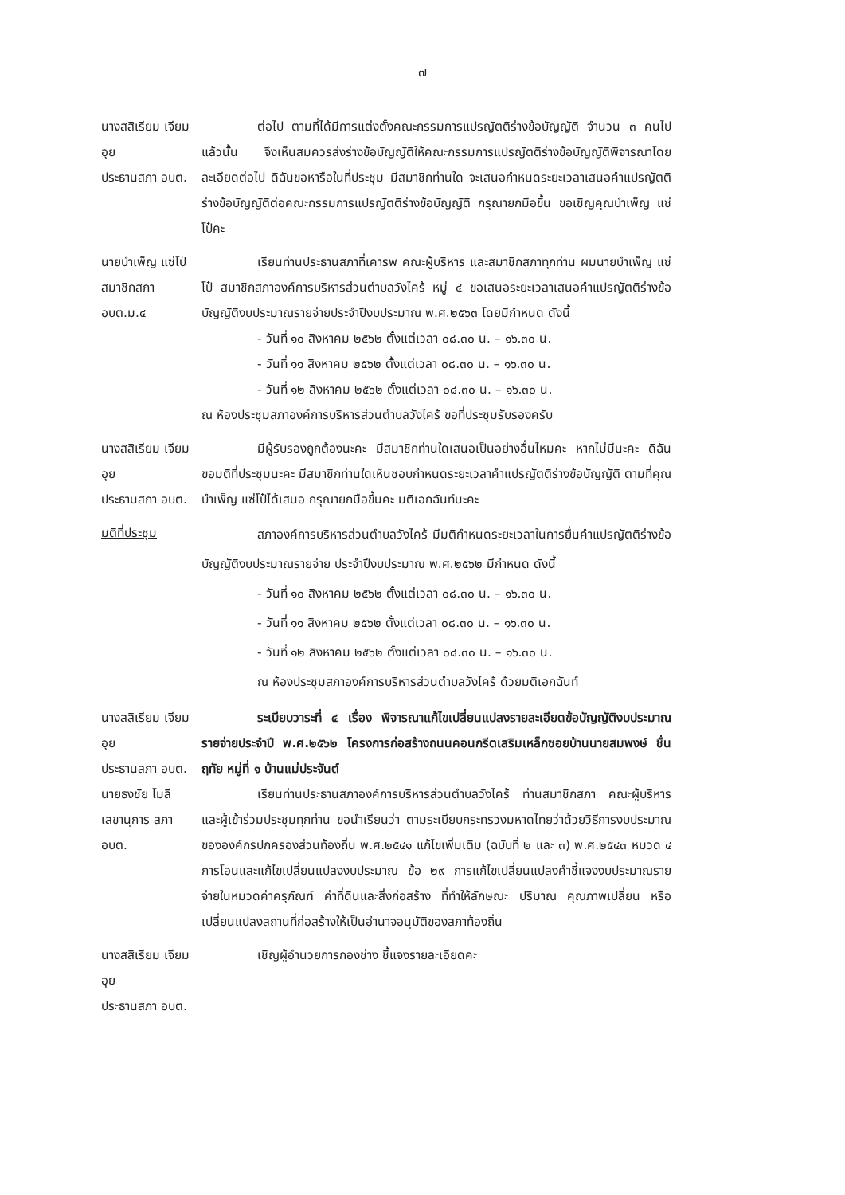๗
นางสสิเรียม เจียมอุย
ประธานสภา อบต.
ต่อไป ตามที่ได้มีการแต่งตั้งคณะกรรมการแปรญัตติร่างข้อบัญญัติ จำนวน ๓ คนไปแล้วนั้น จึงเห็นสมควรส่งร่างข้อบัญญัติให้คณะกรรมการแปรญัตติร่างข้อบัญญัติพิจารณาโดยละเอียดต่อไป ดิฉันขอหารือในที่ประชุม มีสมาชิกท่านใด จะเสนอกำหนดระยะเวลาเสนอคำแปรญัตติร่างข้อบัญญัติต่อคณะกรรมการแปรญัตติร่างข้อบัญญัติ กรุณายกมือขึ้น ขอเชิญคุณบำเพ็ญ แซ่โป๋คะ
นายบำเพ็ญ แซ่โป๋
สมาชิกสภา อบต.ม.๔
เรียนท่านประธานสภาที่เคารพ คณะผู้บริหาร และสมาชิกสภาทุกท่าน ผมนายบำเพ็ญ แซ่โป๋ สมาชิกสภาองค์การบริหารส่วนตำบลวังไคร้ หมู่ ๔ ขอเสนอระยะเวลาเสนอคำแปรญัตติร่างข้อบัญญัติงบประมาณรายจ่ายประจำปีงบประมาณ พ.ศ.๒๕๖๓ โดยมีกำหนด ดังนี้
- วันที่ ๑๐ สิงหาคม ๒๕๖๒ ตั้งแต่เวลา ๐๘.๓๐ น. – ๑๖.๓๐ น.
- วันที่ ๑๑ สิงหาคม ๒๕๖๒ ตั้งแต่เวลา ๐๘.๓๐ น. – ๑๖.๓๐ น.
- วันที่ ๑๒ สิงหาคม ๒๕๖๒ ตั้งแต่เวลา ๐๘.๓๐ น. – ๑๖.๓๐ น.
ณ ห้องประชุมสภาองค์การบริหารส่วนตำบลวังไคร้ ขอที่ประชุมรับรองครับ
นางสสิเรียม เจียมอุย
ประธานสภา อบต.
มีผู้รับรองถูกต้องนะคะ มีสมาชิกท่านใดเสนอเป็นอย่างอื่นไหมคะ หากไม่มีนะคะ ดิฉันขอมติที่ประชุมนะคะ มีสมาชิกท่านใดเห็นชอบกำหนดระยะเวลาคำแปรญัตติร่างข้อบัญญัติ ตามที่คุณบำเพ็ญ แซ่โป๋ได้เสนอ กรุณายกมือขึ้นคะ มติเอกฉันท์นะคะ
มติที่ประชุม
สภาองค์การบริหารส่วนตำบลวังไคร้ มีมติกำหนดระยะเวลาในการยื่นคำแปรญัตติร่างข้อบัญญัติงบประมาณรายจ่าย ประจำปีงบประมาณ พ.ศ.๒๕๖๒ มีกำหนด ดังนี้
- วันที่ ๑๐ สิงหาคม ๒๕๖๒ ตั้งแต่เวลา ๐๘.๓๐ น. – ๑๖.๓๐ น.
- วันที่ ๑๑ สิงหาคม ๒๕๖๒ ตั้งแต่เวลา ๐๘.๓๐ น. – ๑๖.๓๐ น.
- วันที่ ๑๒ สิงหาคม ๒๕๖๒ ตั้งแต่เวลา ๐๘.๓๐ น. – ๑๖.๓๐ น.
ณ ห้องประชุมสภาองค์การบริหารส่วนตำบลวังไคร้ ด้วยมติเอกฉันท์
นางสสิเรียม เจียมอุย
ประธานสภา อบต.
ระเบียบวาระที่ ๔ เรื่อง พิจารณาแก้ไขเปลี่ยนแปลงรายละเอียดข้อบัญญัติงบประมาณรายจ่ายประจำปี พ.ศ.๒๕๖๒ โครงการก่อสร้างถนนคอนกรีตเสริมเหล็กซอยบ้านนายสมพงษ์ ชื่นฤทัย หมู่ที่ ๑ บ้านแม่ประจันต์
นายธงชัย โมลี
เลขานุการ สภา อบต.
เรียนท่านประธานสภาองค์การบริหารส่วนตำบลวังไคร้ ท่านสมาชิกสภา คณะผู้บริหาร และผู้เข้าร่วมประชุมทุกท่าน ขอนำเรียนว่า ตามระเบียบกระทรวงมหาดไทยว่าด้วยวิธีการงบประมาณขององค์กรปกครองส่วนท้องถิ่น พ.ศ.๒๕๔๑ แก้ไขเพิ่มเติม (ฉบับที่ ๒ และ ๓) พ.ศ.๒๕๔๓ หมวด ๔ การโอนและแก้ไขเปลี่ยนแปลงงบประมาณ ข้อ ๒๙ การแก้ไขเปลี่ยนแปลงคำชี้แจงงบประมาณรายจ่ายในหมวดค่าครุภัณฑ์ ค่าที่ดินและสิ่งก่อสร้าง ที่ทำให้ลักษณะ ปริมาณ คุณภาพเปลี่ยน หรือเปลี่ยนแปลงสถานที่ก่อสร้างให้เป็นอำนาจอนุมัติของสภาท้องถิ่น
นางสสิเรียม เจียมอุย
ประธานสภา อบต.
เชิญผู้อำนวยการกองช่าง ชี้แจงรายละเอียดคะ